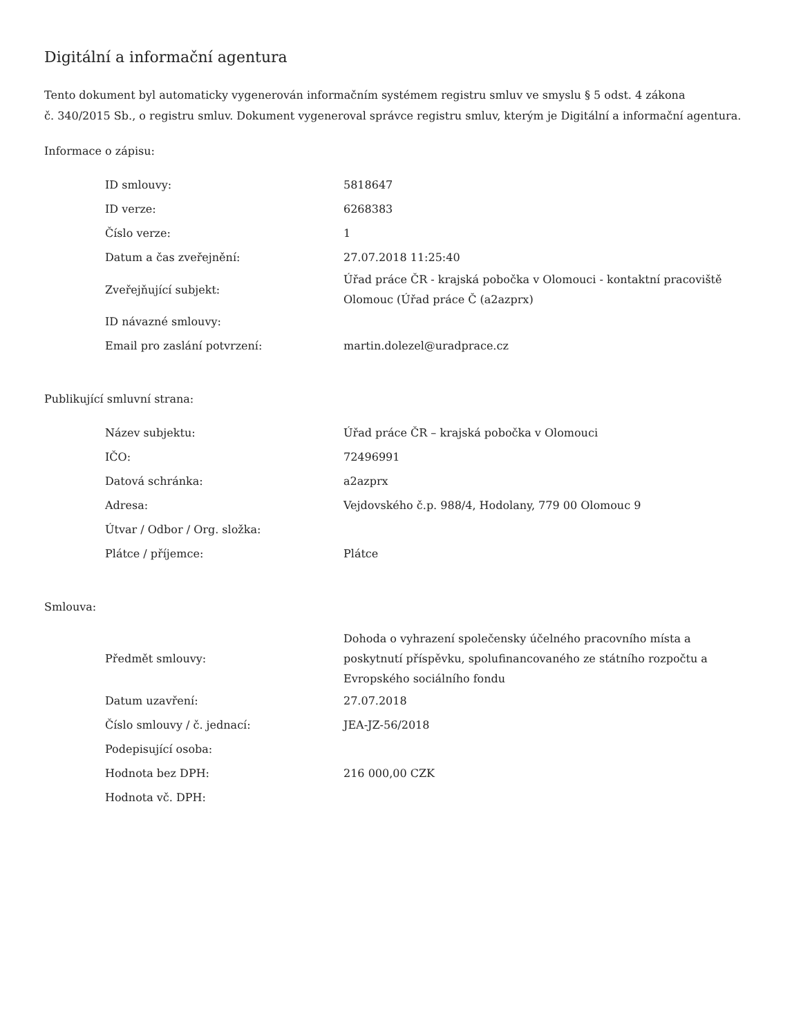Digitální a informační agentura
Tento dokument byl automaticky vygenerován informačním systémem registru smluv ve smyslu § 5 odst. 4 zákona
č. 340/2015 Sb., o registru smluv. Dokument vygeneroval správce registru smluv, kterým je Digitální a informační agentura.
Informace o zápisu:
| ID smlouvy: | 5818647 |
| ID verze: | 6268383 |
| Číslo verze: | 1 |
| Datum a čas zveřejnění: | 27.07.2018 11:25:40 |
| Zveřejňující subjekt: | Úřad práce ČR - krajská pobočka v Olomouci - kontaktní pracoviště Olomouc (Úřad práce Č (a2azprx) |
| ID návazné smlouvy: | |
| Email pro zaslání potvrzení: | martin.dolezel@uradprace.cz |
Publikující smluvní strana:
| Název subjektu: | Úřad práce ČR – krajská pobočka v Olomouci |
| IČO: | 72496991 |
| Datová schránka: | a2azprx |
| Adresa: | Vejdovského č.p. 988/4, Hodolany, 779 00 Olomouc 9 |
| Útvar / Odbor / Org. složka: | |
| Plátce / příjemce: | Plátce |
Smlouva:
| Předmět smlouvy: | Dohoda o vyhrazení společensky účelného pracovního místa a poskytnutí příspěvku, spolufinancovaného ze státního rozpočtu a Evropského sociálního fondu |
| Datum uzavření: | 27.07.2018 |
| Číslo smlouvy / č. jednací: | JEA-JZ-56/2018 |
| Podepisující osoba: | |
| Hodnota bez DPH: | 216 000,00 CZK |
| Hodnota vč. DPH: | |